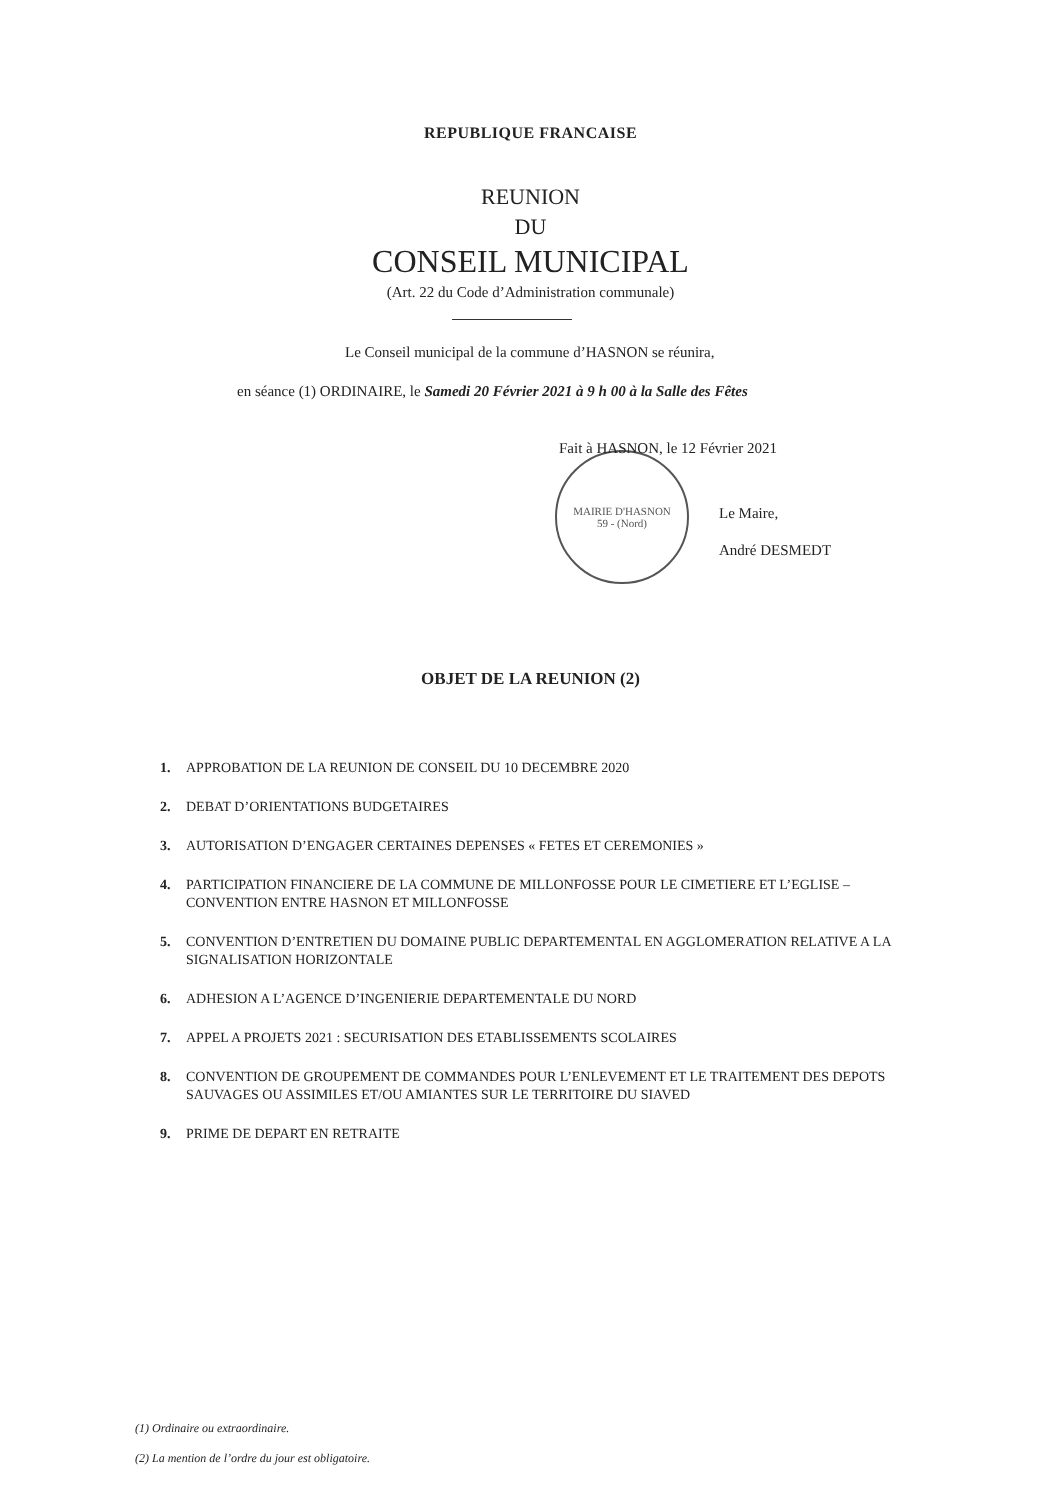REPUBLIQUE FRANCAISE
REUNION
DU
CONSEIL MUNICIPAL
(Art. 22 du Code d’Administration communale)
Le Conseil municipal de la commune d’HASNON se réunira,
en séance (1) ORDINAIRE, le Samedi 20 Février 2021 à 9 h 00 à la Salle des Fêtes
MAIRIE D'HASNON
59 - (Nord)
Fait à HASNON, le 12 Février 2021
Le Maire,
André DESMEDT
OBJET DE LA REUNION (2)
1. APPROBATION DE LA REUNION DE CONSEIL DU 10 DECEMBRE 2020
2. DEBAT D’ORIENTATIONS BUDGETAIRES
3. AUTORISATION D’ENGAGER CERTAINES DEPENSES « FETES ET CEREMONIES »
4. PARTICIPATION FINANCIERE DE LA COMMUNE DE MILLONFOSSE POUR LE CIMETIERE ET L’EGLISE – CONVENTION ENTRE HASNON ET MILLONFOSSE
5. CONVENTION D’ENTRETIEN DU DOMAINE PUBLIC DEPARTEMENTAL EN AGGLOMERATION RELATIVE A LA SIGNALISATION HORIZONTALE
6. ADHESION A L’AGENCE D’INGENIERIE DEPARTEMENTALE DU NORD
7. APPEL A PROJETS 2021 : SECURISATION DES ETABLISSEMENTS SCOLAIRES
8. CONVENTION DE GROUPEMENT DE COMMANDES POUR L’ENLEVEMENT ET LE TRAITEMENT DES DEPOTS SAUVAGES OU ASSIMILES ET/OU AMIANTES SUR LE TERRITOIRE DU SIAVED
9. PRIME DE DEPART EN RETRAITE
(1) Ordinaire ou extraordinaire.
(2) La mention de l’ordre du jour est obligatoire.